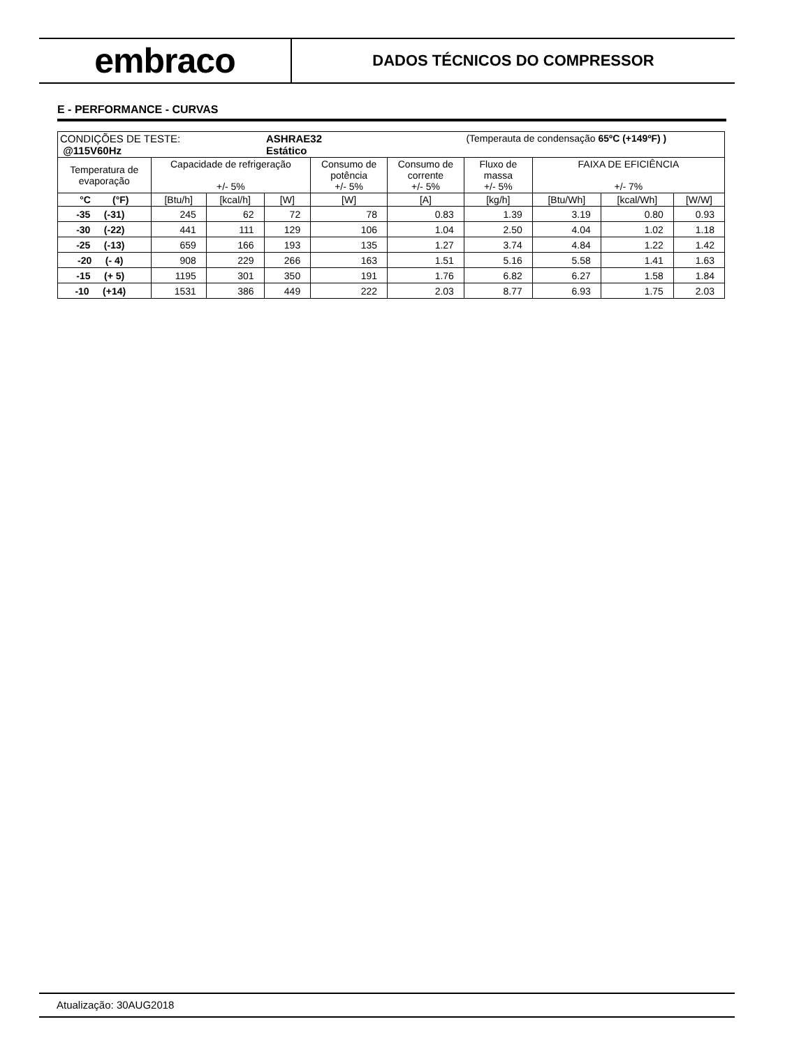embraco
DADOS TÉCNICOS DO COMPRESSOR
E - PERFORMANCE - CURVAS
| CONDIÇÕES DE TESTE: @115V60Hz | | | ASHRAE32 Estático | | | (Temperauta de condensação 65ºC (+149ºF) ) | | | |
| Temperatura de evaporação | Capacidade de refrigeração +/- 5% | | | Consumo de potência +/- 5% | Consumo de corrente +/- 5% | Fluxo de massa +/- 5% | FAIXA DE EFICIÊNCIA +/- 7% | | |
| °C (°F) | [Btu/h] | [kcal/h] | [W] | [W] | [A] | [kg/h] | [Btu/Wh] | [kcal/Wh] | [W/W] |
| -35 (-31) | 245 | 62 | 72 | 78 | 0.83 | 1.39 | 3.19 | 0.80 | 0.93 |
| -30 (-22) | 441 | 111 | 129 | 106 | 1.04 | 2.50 | 4.04 | 1.02 | 1.18 |
| -25 (-13) | 659 | 166 | 193 | 135 | 1.27 | 3.74 | 4.84 | 1.22 | 1.42 |
| -20 (- 4) | 908 | 229 | 266 | 163 | 1.51 | 5.16 | 5.58 | 1.41 | 1.63 |
| -15 (+ 5) | 1195 | 301 | 350 | 191 | 1.76 | 6.82 | 6.27 | 1.58 | 1.84 |
| -10 (+14) | 1531 | 386 | 449 | 222 | 2.03 | 8.77 | 6.93 | 1.75 | 2.03 |
Atualização: 30AUG2018